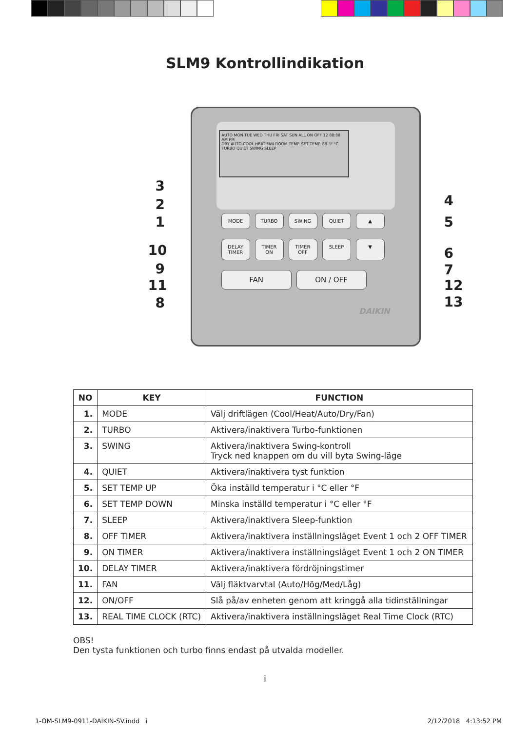SLM9 Kontrollindikation
AUTO MON TUE WED THU FRI SAT SUN ALL ON OFF 12 88:88 AM PM
DRY AUTO COOL HEAT FAN ROOM TEMP. SET TEMP. 88 °F °C
TURBO QUIET SWING SLEEP
MODE TURBO SWING QUIET ▲
DELAY TIMER TIMER ON TIMER OFF SLEEP ▼
FAN ON / OFF
DAIKIN
3
2
1
10
9
11
8
4
5
6
7
12
13
| NO | KEY | FUNCTION |
| --- | --- | --- |
| 1. | MODE | Välj driftlägen (Cool/Heat/Auto/Dry/Fan) |
| 2. | TURBO | Aktivera/inaktivera Turbo-funktionen |
| 3. | SWING | Aktivera/inaktivera Swing-kontroll Tryck ned knappen om du vill byta Swing-läge |
| 4. | QUIET | Aktivera/inaktivera tyst funktion |
| 5. | SET TEMP UP | Öka inställd temperatur i °C eller °F |
| 6. | SET TEMP DOWN | Minska inställd temperatur i °C eller °F |
| 7. | SLEEP | Aktivera/inaktivera Sleep-funktion |
| 8. | OFF TIMER | Aktivera/inaktivera inställningsläget Event 1 och 2 OFF TIMER |
| 9. | ON TIMER | Aktivera/inaktivera inställningsläget Event 1 och 2 ON TIMER |
| 10. | DELAY TIMER | Aktivera/inaktivera fördröjningstimer |
| 11. | FAN | Välj fläktvarvtal (Auto/Hög/Med/Låg) |
| 12. | ON/OFF | Slå på/av enheten genom att kringgå alla tidinställningar |
| 13. | REAL TIME CLOCK (RTC) | Aktivera/inaktivera inställningsläget Real Time Clock (RTC) |
OBS!
Den tysta funktionen och turbo finns endast på utvalda modeller.
i
1-OM-SLM9-0911-DAIKIN-SV.indd i
2/12/2018 4:13:52 PM